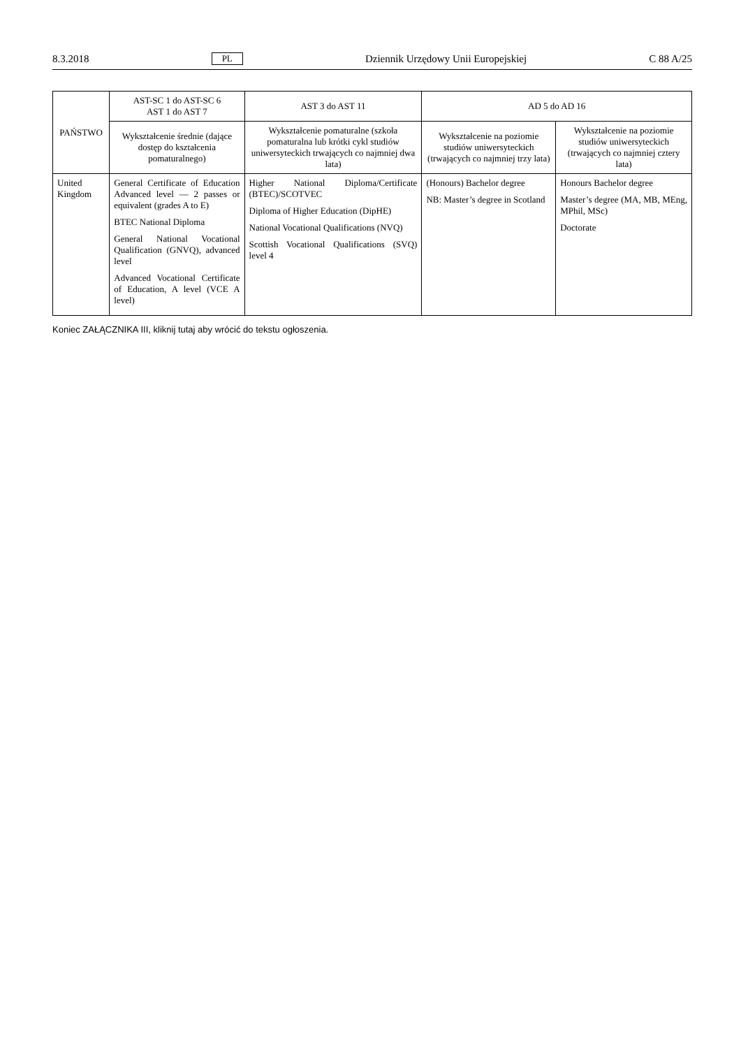8.3.2018 PL Dziennik Urzędowy Unii Europejskiej C 88 A/25
| PAŃSTWO | AST-SC 1 do AST-SC 6 AST 1 do AST 7 | AST 3 do AST 11 | AD 5 do AD 16 | |
| --- | --- | --- | --- | --- |
| | Wykształcenie średnie (dające dostęp do kształcenia pomaturalnego) | Wykształcenie pomaturalne (szkoła pomaturalna lub krótki cykl studiów uniwersyteckich trwających co najmniej dwa lata) | Wykształcenie na poziomie studiów uniwersyteckich (trwających co najmniej trzy lata) | Wykształcenie na poziomie studiów uniwersyteckich (trwających co najmniej cztery lata) |
| United Kingdom | General Certificate of Education Advanced level — 2 passes or equivalent (grades A to E) BTEC National Diploma General National Vocational Qualification (GNVQ), advanced level Advanced Vocational Certificate of Education, A level (VCE A level) | Higher National Diploma/Certificate (BTEC)/SCOTVEC Diploma of Higher Education (DipHE) National Vocational Qualifications (NVQ) Scottish Vocational Qualifications (SVQ) level 4 | (Honours) Bachelor degree NB: Master’s degree in Scotland | Honours Bachelor degree Master’s degree (MA, MB, MEng, MPhil, MSc) Doctorate |
Koniec ZAŁĄCZNIKA III, kliknij tutaj aby wrócić do tekstu ogłoszenia.